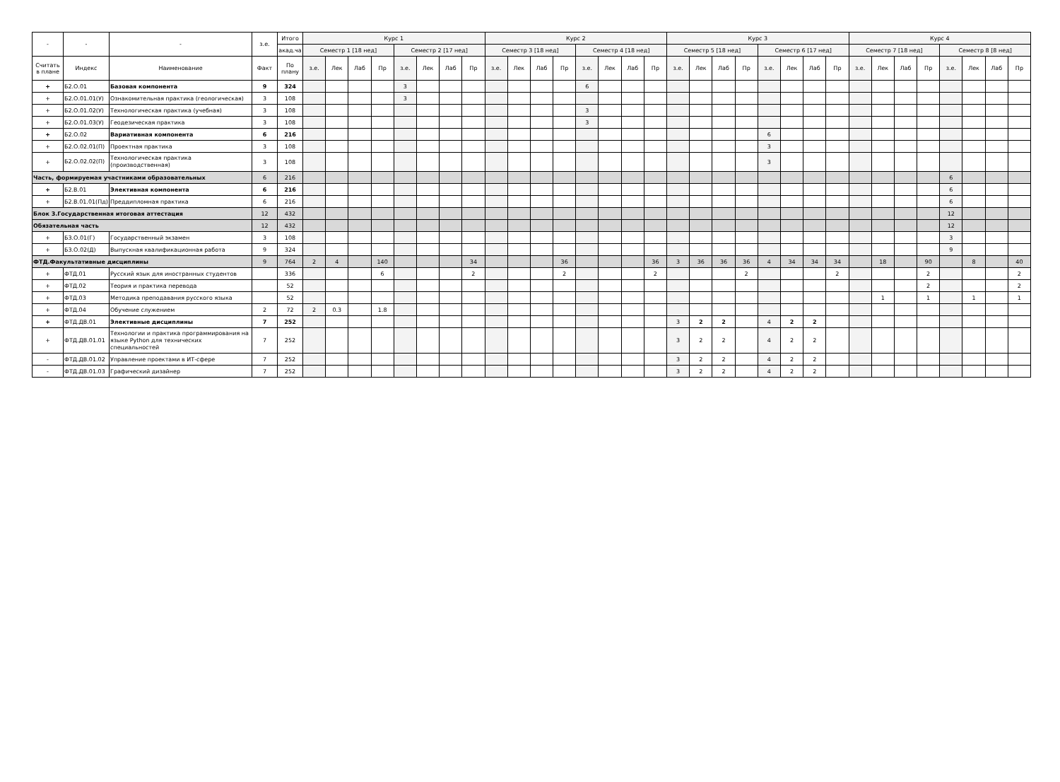| - | - | - | з.е. | Итого | Курс 1 | | | | | | | | Курс 2 | | | | | | | | Курс 3 | | | | | | | | Курс 4 | | | | | | | |
| --- | --- | --- | --- | --- | --- | --- | --- | --- | --- | --- | --- | --- | --- | --- | --- | --- | --- | --- | --- | --- | --- | --- | --- | --- | --- | --- | --- | --- | --- | --- | --- | --- | --- | --- | --- | --- |
| | | | | акад.ча | Семестр 1 [18 нед] | | | | Семестр 2 [17 нед] | | | | Семестр 3 [18 нед] | | | | Семестр 4 [18 нед] | | | | Семестр 5 [18 нед] | | | | Семестр 6 [17 нед] | | | | Семестр 7 [18 нед] | | | | Семестр 8 [8 нед] | | | |
| Считать в плане | Индекс | Наименование | Факт | По плану | з.е. | Лек | Лаб | Пр | з.е. | Лек | Лаб | Пр | з.е. | Лек | Лаб | Пр | з.е. | Лек | Лаб | Пр | з.е. | Лек | Лаб | Пр | з.е. | Лек | Лаб | Пр | з.е. | Лек | Лаб | Пр | з.е. | Лек | Лаб | Пр |
| + | Б2.О.01 | Базовая компонента | 9 | 324 | | | | | 3 | | | | | | | | 6 | | | | | | | | | | | | | | | | | | | |
| + | Б2.О.01.01(У) | Ознакомительная практика (геологическая) | 3 | 108 | | | | | 3 | | | | | | | | | | | | | | | | | | | | | | | | | | | |
| + | Б2.О.01.02(У) | Технологическая практика (учебная) | 3 | 108 | | | | | | | | | | | | | 3 | | | | | | | | | | | | | | | | | | | |
| + | Б2.О.01.03(У) | Геодезическая практика | 3 | 108 | | | | | | | | | | | | | 3 | | | | | | | | | | | | | | | | | | | |
| + | Б2.О.02 | Вариативная компонента | 6 | 216 | | | | | | | | | | | | | | | | | | | | | 6 | | | | | | | | | | | |
| + | Б2.О.02.01(П) | Проектная практика | 3 | 108 | | | | | | | | | | | | | | | | | | | | | 3 | | | | | | | | | | | |
| + | Б2.О.02.02(П) | Технологическая практика (производственная) | 3 | 108 | | | | | | | | | | | | | | | | | | | | | 3 | | | | | | | | | | | |
| Часть, формируемая участниками образовательных | | | 6 | 216 | | | | | | | | | | | | | | | | | | | | | | | | | | | | | 6 | | | |
| + | Б2.В.01 | Элективная компонента | 6 | 216 | | | | | | | | | | | | | | | | | | | | | | | | | | | | | 6 | | | |
| + | Б2.В.01.01(Пд) | Преддипломная практика | 6 | 216 | | | | | | | | | | | | | | | | | | | | | | | | | | | | | 6 | | | |
| Блок 3.Государственная итоговая аттестация | | | 12 | 432 | | | | | | | | | | | | | | | | | | | | | | | | | | | | | 12 | | | |
| Обязательная часть | | | 12 | 432 | | | | | | | | | | | | | | | | | | | | | | | | | | | | | 12 | | | |
| + | Б3.О.01(Г) | Государственный экзамен | 3 | 108 | | | | | | | | | | | | | | | | | | | | | | | | | | | | | 3 | | | |
| + | Б3.О.02(Д) | Выпускная квалификационная работа | 9 | 324 | | | | | | | | | | | | | | | | | | | | | | | | | | | | | 9 | | | |
| ФТД.Факультативные дисциплины | | | 9 | 764 | 2 | 4 | | 140 | | | | 34 | | | | 36 | | | | 36 | 3 | 36 | 36 | 36 | 4 | 34 | 34 | 34 | | 18 | | 90 | | 8 | | 40 |
| + | ФТД.01 | Русский язык для иностранных студентов | | 336 | | | | 6 | | | | 2 | | | | 2 | | | | 2 | | | | 2 | | | | 2 | | | | 2 | | | | 2 |
| + | ФТД.02 | Теория и практика перевода | | 52 | | | | | | | | | | | | | | | | | | | | | | | | | | | | 2 | | | | 2 |
| + | ФТД.03 | Методика преподавания русского языка | | 52 | | | | | | | | | | | | | | | | | | | | | | | | | | 1 | | 1 | | 1 | | 1 |
| + | ФТД.04 | Обучение служением | 2 | 72 | 2 | 0.3 | | 1.8 | | | | | | | | | | | | | | | | | | | | | | | | | | | | |
| + | ФТД.ДВ.01 | Элективные дисциплины | 7 | 252 | | | | | | | | | | | | | | | | | 3 | 2 | 2 | | 4 | 2 | 2 | | | | | | | | | |
| + | ФТД.ДВ.01.01 | Технологии и практика программирования на языке Python для технических специальностей | 7 | 252 | | | | | | | | | | | | | | | | | 3 | 2 | 2 | | 4 | 2 | 2 | | | | | | | | | |
| - | ФТД.ДВ.01.02 | Управление проектами в ИТ-сфере | 7 | 252 | | | | | | | | | | | | | | | | | 3 | 2 | 2 | | 4 | 2 | 2 | | | | | | | | | |
| - | ФТД.ДВ.01.03 | Графический дизайнер | 7 | 252 | | | | | | | | | | | | | | | | | 3 | 2 | 2 | | 4 | 2 | 2 | | | | | | | | | |